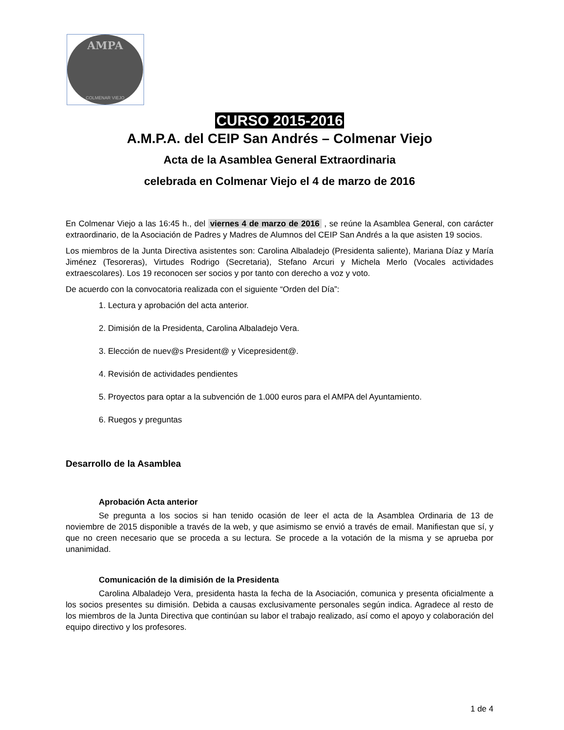AMPA
COLMENAR VIEJO
CURSO 2015-2016
A.M.P.A. del CEIP San Andrés – Colmenar Viejo
Acta de la Asamblea General Extraordinaria
celebrada en Colmenar Viejo el 4 de marzo de 2016
En Colmenar Viejo a las 16:45 h., del viernes 4 de marzo de 2016 , se reúne la Asamblea General, con carácter extraordinario, de la Asociación de Padres y Madres de Alumnos del CEIP San Andrés a la que asisten 19 socios.
Los miembros de la Junta Directiva asistentes son: Carolina Albaladejo (Presidenta saliente), Mariana Díaz y María Jiménez (Tesoreras), Virtudes Rodrigo (Secretaria), Stefano Arcuri y Michela Merlo (Vocales actividades extraescolares). Los 19 reconocen ser socios y por tanto con derecho a voz y voto.
De acuerdo con la convocatoria realizada con el siguiente “Orden del Día”:
1. Lectura y aprobación del acta anterior.
2. Dimisión de la Presidenta, Carolina Albaladejo Vera.
3. Elección de nuev@s President@ y Vicepresident@.
4. Revisión de actividades pendientes
5. Proyectos para optar a la subvención de 1.000 euros para el AMPA del Ayuntamiento.
6. Ruegos y preguntas
Desarrollo de la Asamblea
Aprobación Acta anterior
Se pregunta a los socios si han tenido ocasión de leer el acta de la Asamblea Ordinaria de 13 de noviembre de 2015 disponible a través de la web, y que asimismo se envió a través de email. Manifiestan que sí, y que no creen necesario que se proceda a su lectura. Se procede a la votación de la misma y se aprueba por unanimidad.
Comunicación de la dimisión de la Presidenta
Carolina Albaladejo Vera, presidenta hasta la fecha de la Asociación, comunica y presenta oficialmente a los socios presentes su dimisión. Debida a causas exclusivamente personales según indica. Agradece al resto de los miembros de la Junta Directiva que continúan su labor el trabajo realizado, así como el apoyo y colaboración del equipo directivo y los profesores.
1 de 4